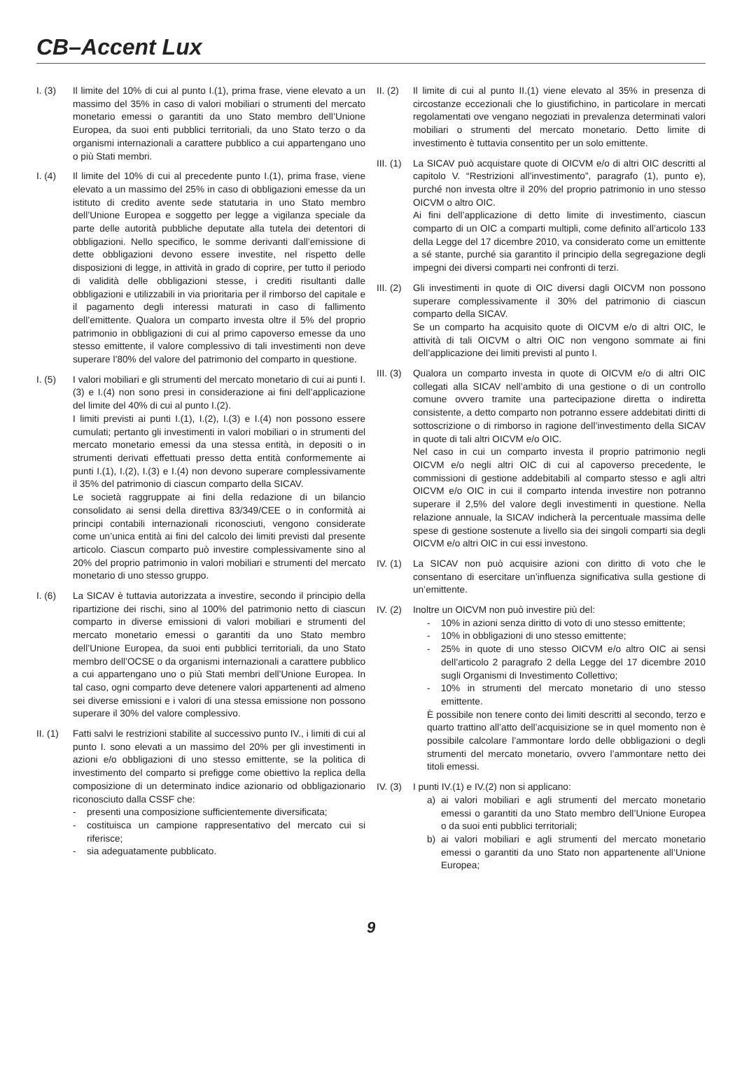CB–Accent Lux
I. (3) Il limite del 10% di cui al punto I.(1), prima frase, viene elevato a un massimo del 35% in caso di valori mobiliari o strumenti del mercato monetario emessi o garantiti da uno Stato membro dell’Unione Europea, da suoi enti pubblici territoriali, da uno Stato terzo o da organismi internazionali a carattere pubblico a cui appartengano uno o più Stati membri.
I. (4) Il limite del 10% di cui al precedente punto I.(1), prima frase, viene elevato a un massimo del 25% in caso di obbligazioni emesse da un istituto di credito avente sede statutaria in uno Stato membro dell’Unione Europea e soggetto per legge a vigilanza speciale da parte delle autorità pubbliche deputate alla tutela dei detentori di obbligazioni. Nello specifico, le somme derivanti dall’emissione di dette obbligazioni devono essere investite, nel rispetto delle disposizioni di legge, in attività in grado di coprire, per tutto il periodo di validità delle obbligazioni stesse, i crediti risultanti dalle obbligazioni e utilizzabili in via prioritaria per il rimborso del capitale e il pagamento degli interessi maturati in caso di fallimento dell’emittente. Qualora un comparto investa oltre il 5% del proprio patrimonio in obbligazioni di cui al primo capoverso emesse da uno stesso emittente, il valore complessivo di tali investimenti non deve superare l’80% del valore del patrimonio del comparto in questione.
I. (5) I valori mobiliari e gli strumenti del mercato monetario di cui ai punti I.(3) e I.(4) non sono presi in considerazione ai fini dell’applicazione del limite del 40% di cui al punto I.(2).
I limiti previsti ai punti I.(1), I.(2), I.(3) e I.(4) non possono essere cumulati; pertanto gli investimenti in valori mobiliari o in strumenti del mercato monetario emessi da una stessa entità, in depositi o in strumenti derivati effettuati presso detta entità conformemente ai punti I.(1), I.(2), I.(3) e I.(4) non devono superare complessivamente il 35% del patrimonio di ciascun comparto della SICAV.
Le società raggruppate ai fini della redazione di un bilancio consolidato ai sensi della direttiva 83/349/CEE o in conformità ai principi contabili internazionali riconosciuti, vengono considerate come un’unica entità ai fini del calcolo dei limiti previsti dal presente articolo. Ciascun comparto può investire complessivamente sino al 20% del proprio patrimonio in valori mobiliari e strumenti del mercato monetario di uno stesso gruppo.
I. (6) La SICAV è tuttavia autorizzata a investire, secondo il principio della ripartizione dei rischi, sino al 100% del patrimonio netto di ciascun comparto in diverse emissioni di valori mobiliari e strumenti del mercato monetario emessi o garantiti da uno Stato membro dell’Unione Europea, da suoi enti pubblici territoriali, da uno Stato membro dell’OCSE o da organismi internazionali a carattere pubblico a cui appartengano uno o più Stati membri dell’Unione Europea. In tal caso, ogni comparto deve detenere valori appartenenti ad almeno sei diverse emissioni e i valori di una stessa emissione non possono superare il 30% del valore complessivo.
II. (1)
Fatti salvi le restrizioni stabilite al successivo punto IV., i limiti di cui al punto I. sono elevati a un massimo del 20% per gli investimenti in azioni e/o obbligazioni di uno stesso emittente, se la politica di investimento del comparto si prefigge come obiettivo la replica della composizione di un determinato indice azionario od obbligazionario riconosciuto dalla CSSF che:
- presenti una composizione sufficientemente diversificata;
- costituisca un campione rappresentativo del mercato cui si riferisce;
- sia adeguatamente pubblicato.
II. (2)
Il limite di cui al punto II.(1) viene elevato al 35% in presenza di circostanze eccezionali che lo giustifichino, in particolare in mercati regolamentati ove vengano negoziati in prevalenza determinati valori mobiliari o strumenti del mercato monetario. Detto limite di investimento è tuttavia consentito per un solo emittente.
III. (1)
La SICAV può acquistare quote di OICVM e/o di altri OIC descritti al capitolo V. “Restrizioni all’investimento”, paragrafo (1), punto e), purché non investa oltre il 20% del proprio patrimonio in uno stesso OICVM o altro OIC.
Ai fini dell’applicazione di detto limite di investimento, ciascun comparto di un OIC a comparti multipli, come definito all’articolo 133 della Legge del 17 dicembre 2010, va considerato come un emittente a sé stante, purché sia garantito il principio della segregazione degli impegni dei diversi comparti nei confronti di terzi.
III. (2)
Gli investimenti in quote di OIC diversi dagli OICVM non possono superare complessivamente il 30% del patrimonio di ciascun comparto della SICAV.
Se un comparto ha acquisito quote di OICVM e/o di altri OIC, le attività di tali OICVM o altri OIC non vengono sommate ai fini dell’applicazione dei limiti previsti al punto I.
III. (3)
Qualora un comparto investa in quote di OICVM e/o di altri OIC collegati alla SICAV nell’ambito di una gestione o di un controllo comune ovvero tramite una partecipazione diretta o indiretta consistente, a detto comparto non potranno essere addebitati diritti di sottoscrizione o di rimborso in ragione dell’investimento della SICAV in quote di tali altri OICVM e/o OIC.
Nel caso in cui un comparto investa il proprio patrimonio negli OICVM e/o negli altri OIC di cui al capoverso precedente, le commissioni di gestione addebitabili al comparto stesso e agli altri OICVM e/o OIC in cui il comparto intenda investire non potranno superare il 2,5% del valore degli investimenti in questione. Nella relazione annuale, la SICAV indicherà la percentuale massima delle spese di gestione sostenute a livello sia dei singoli comparti sia degli OICVM e/o altri OIC in cui essi investono.
IV. (1)
La SICAV non può acquisire azioni con diritto di voto che le consentano di esercitare un’influenza significativa sulla gestione di un’emittente.
IV. (2)
Inoltre un OICVM non può investire più del:
- 10% in azioni senza diritto di voto di uno stesso emittente;
- 10% in obbligazioni di uno stesso emittente;
- 25% in quote di uno stesso OICVM e/o altro OIC ai sensi dell’articolo 2 paragrafo 2 della Legge del 17 dicembre 2010 sugli Organismi di Investimento Collettivo;
- 10% in strumenti del mercato monetario di uno stesso emittente.
È possibile non tenere conto dei limiti descritti al secondo, terzo e quarto trattino all’atto dell’acquisizione se in quel momento non è possibile calcolare l’ammontare lordo delle obbligazioni o degli strumenti del mercato monetario, ovvero l’ammontare netto dei titoli emessi.
IV. (3)
I punti IV.(1) e IV.(2) non si applicano:
a) ai valori mobiliari e agli strumenti del mercato monetario emessi o garantiti da uno Stato membro dell’Unione Europea o da suoi enti pubblici territoriali;
b) ai valori mobiliari e agli strumenti del mercato monetario emessi o garantiti da uno Stato non appartenente all’Unione Europea;
9